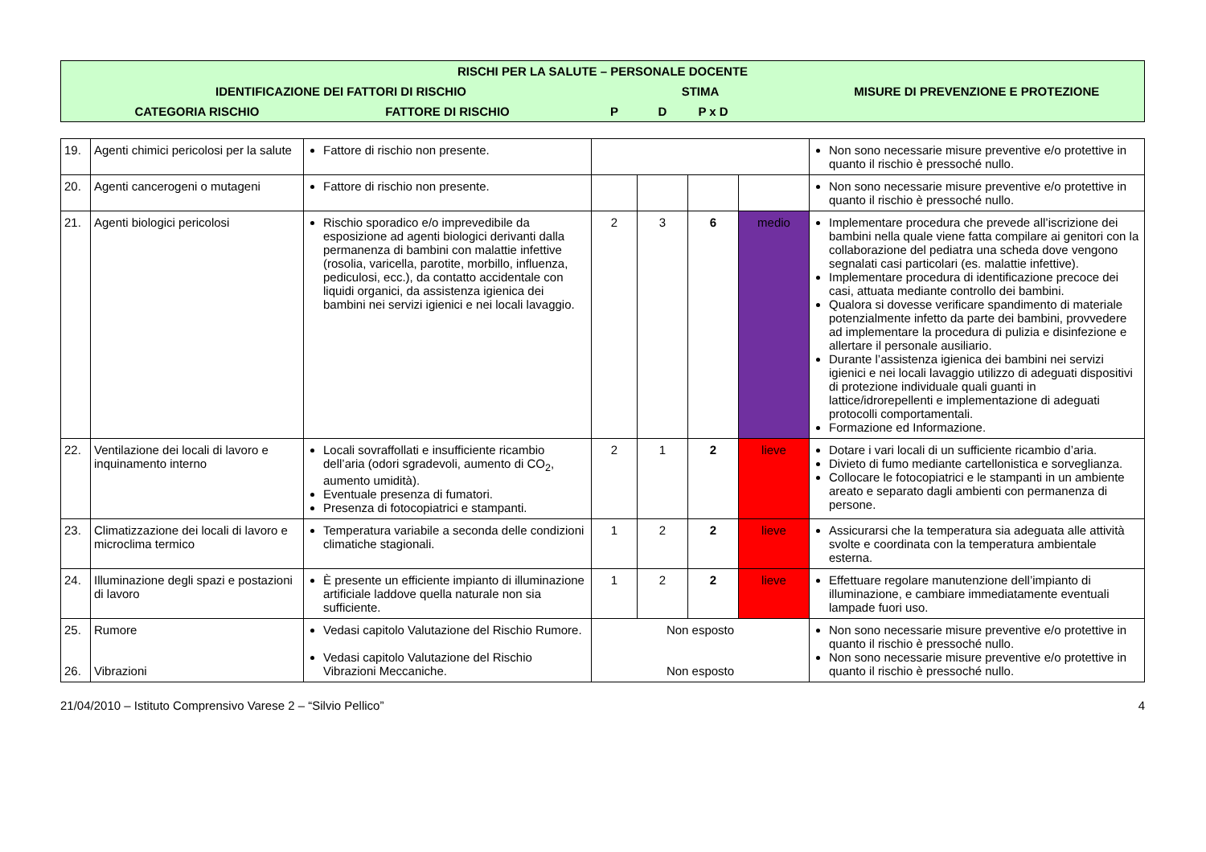| RISCHI PER LA SALUTE – PERSONALE DOCENTE | | | | | | | |
| --- | --- | --- | --- | --- | --- | --- | --- |
| | IDENTIFICAZIONE DEI FATTORI DI RISCHIO | | STIMA | | | | MISURE DI PREVENZIONE E PROTEZIONE |
| | CATEGORIA RISCHIO | FATTORE DI RISCHIO | P | D | P x D | | |
| 19. | Agenti chimici pericolosi per la salute | Fattore di rischio non presente. | | | | | Non sono necessarie misure preventive e/o protettive in quanto il rischio è pressoché nullo. |
| 20. | Agenti cancerogeni o mutageni | Fattore di rischio non presente. | | | | | Non sono necessarie misure preventive e/o protettive in quanto il rischio è pressoché nullo. |
| 21. | Agenti biologici pericolosi | Rischio sporadico e/o imprevedibile da esposizione ad agenti biologici derivanti dalla permanenza di bambini con malattie infettive (rosolia, varicella, parotite, morbillo, influenza, pediculosi, ecc.), da contatto accidentale con liquidi organici, da assistenza igienica dei bambini nei servizi igienici e nei locali lavaggio. | 2 | 3 | 6 | medio | Implementare procedura che prevede all’iscrizione dei bambini nella quale viene fatta compilare ai genitori con la collaborazione del pediatra una scheda dove vengono segnalati casi particolari (es. malattie infettive). Implementare procedura di identificazione precoce dei casi, attuata mediante controllo dei bambini. Qualora si dovesse verificare spandimento di materiale potenzialmente infetto da parte dei bambini, provvedere ad implementare la procedura di pulizia e disinfezione e allertare il personale ausiliario. Durante l’assistenza igienica dei bambini nei servizi igienici e nei locali lavaggio utilizzo di adeguati dispositivi di protezione individuale quali guanti in lattice/idrorepellenti e implementazione di adeguati protocolli comportamentali. Formazione ed Informazione. |
| 22. | Ventilazione dei locali di lavoro e inquinamento interno | Locali sovraffollati e insufficiente ricambio dell’aria (odori sgradevoli, aumento di CO<sub>2</sub>, aumento umidità). Eventuale presenza di fumatori. Presenza di fotocopiatrici e stampanti. | 2 | 1 | 2 | lieve | Dotare i vari locali di un sufficiente ricambio d’aria. Divieto di fumo mediante cartellonistica e sorveglianza. Collocare le fotocopiatrici e le stampanti in un ambiente areato e separato dagli ambienti con permanenza di persone. |
| 23. | Climatizzazione dei locali di lavoro e microclima termico | Temperatura variabile a seconda delle condizioni climatiche stagionali. | 1 | 2 | 2 | lieve | Assicurarsi che la temperatura sia adeguata alle attività svolte e coordinata con la temperatura ambientale esterna. |
| 24. | Illuminazione degli spazi e postazioni di lavoro | È presente un efficiente impianto di illuminazione artificiale laddove quella naturale non sia sufficiente. | 1 | 2 | 2 | lieve | Effettuare regolare manutenzione dell’impianto di illuminazione, e cambiare immediatamente eventuali lampade fuori uso. |
| 25. 26. | Rumore Vibrazioni | Vedasi capitolo Valutazione del Rischio Rumore. Vedasi capitolo Valutazione del Rischio Vibrazioni Meccaniche. | Non esposto Non esposto | | | | Non sono necessarie misure preventive e/o protettive in quanto il rischio è pressoché nullo. Non sono necessarie misure preventive e/o protettive in quanto il rischio è pressoché nullo. |
21/04/2010 – Istituto Comprensivo Varese 2 – “Silvio Pellico” 4